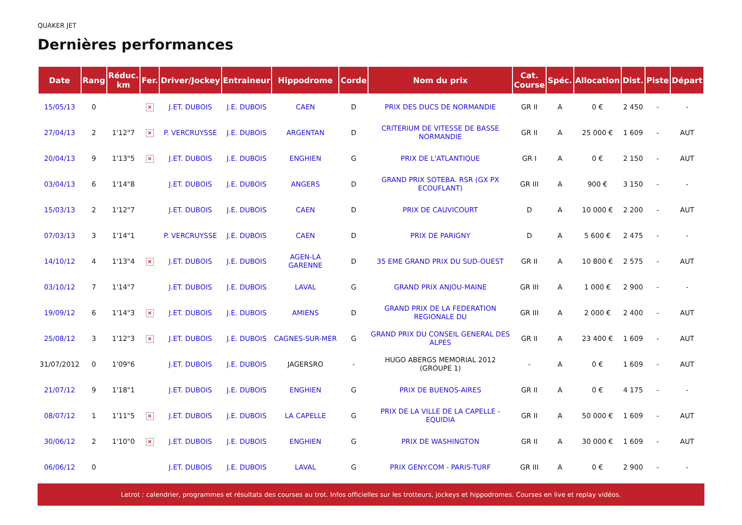QUAKER JET
Dernières performances
| Date | Rang | Réduc. km | Fer. | Driver/Jockey | Entraineur | Hippodrome | Corde | Nom du prix | Cat. Course | Spéc. | Allocation | Dist. | Piste | Départ |
| --- | --- | --- | --- | --- | --- | --- | --- | --- | --- | --- | --- | --- | --- | --- |
| 15/05/13 | 0 | | × | J.ET. DUBOIS | J.E. DUBOIS | CAEN | D | PRIX DES DUCS DE NORMANDIE | GR II | A | 0 € | 2 450 | - | - |
| 27/04/13 | 2 | 1'12"7 | × | P. VERCRUYSSE | J.E. DUBOIS | ARGENTAN | D | CRITERIUM DE VITESSE DE BASSE NORMANDIE | GR II | A | 25 000 € | 1 609 | - | AUT |
| 20/04/13 | 9 | 1'13"5 | × | J.ET. DUBOIS | J.E. DUBOIS | ENGHIEN | G | PRIX DE L'ATLANTIQUE | GR I | A | 0 € | 2 150 | - | AUT |
| 03/04/13 | 6 | 1'14"8 | | J.ET. DUBOIS | J.E. DUBOIS | ANGERS | D | GRAND PRIX SOTEBA. RSR (GX PX ECOUFLANT) | GR III | A | 900 € | 3 150 | - | - |
| 15/03/13 | 2 | 1'12"7 | | J.ET. DUBOIS | J.E. DUBOIS | CAEN | D | PRIX DE CAUVICOURT | D | A | 10 000 € | 2 200 | - | AUT |
| 07/03/13 | 3 | 1'14"1 | | P. VERCRUYSSE | J.E. DUBOIS | CAEN | D | PRIX DE PARIGNY | D | A | 5 600 € | 2 475 | - | - |
| 14/10/12 | 4 | 1'13"4 | × | J.ET. DUBOIS | J.E. DUBOIS | AGEN-LA GARENNE | D | 35 EME GRAND PRIX DU SUD-OUEST | GR II | A | 10 800 € | 2 575 | - | AUT |
| 03/10/12 | 7 | 1'14"7 | | J.ET. DUBOIS | J.E. DUBOIS | LAVAL | G | GRAND PRIX ANJOU-MAINE | GR III | A | 1 000 € | 2 900 | - | - |
| 19/09/12 | 6 | 1'14"3 | × | J.ET. DUBOIS | J.E. DUBOIS | AMIENS | D | GRAND PRIX DE LA FEDERATION REGIONALE DU | GR III | A | 2 000 € | 2 400 | - | AUT |
| 25/08/12 | 3 | 1'12"3 | × | J.ET. DUBOIS | J.E. DUBOIS | CAGNES-SUR-MER | G | GRAND PRIX DU CONSEIL GENERAL DES ALPES | GR II | A | 23 400 € | 1 609 | - | AUT |
| 31/07/2012 | 0 | 1'09"6 | | J.ET. DUBOIS | J.E. DUBOIS | JAGERSRO | - | HUGO ABERGS MEMORIAL 2012 (GROUPE 1) | - | A | 0 € | 1 609 | - | AUT |
| 21/07/12 | 9 | 1'18"1 | | J.ET. DUBOIS | J.E. DUBOIS | ENGHIEN | G | PRIX DE BUENOS-AIRES | GR II | A | 0 € | 4 175 | - | - |
| 08/07/12 | 1 | 1'11"5 | × | J.ET. DUBOIS | J.E. DUBOIS | LA CAPELLE | G | PRIX DE LA VILLE DE LA CAPELLE - EQUIDIA | GR II | A | 50 000 € | 1 609 | - | AUT |
| 30/06/12 | 2 | 1'10"0 | × | J.ET. DUBOIS | J.E. DUBOIS | ENGHIEN | G | PRIX DE WASHINGTON | GR II | A | 30 000 € | 1 609 | - | AUT |
| 06/06/12 | 0 | | | J.ET. DUBOIS | J.E. DUBOIS | LAVAL | G | PRIX GENY.COM - PARIS-TURF | GR III | A | 0 € | 2 900 | - | - |
Letrot : calendrier, programmes et résultats des courses au trot. Infos officielles sur les trotteurs, jockeys et hippodromes. Courses en live et replay vidéos.